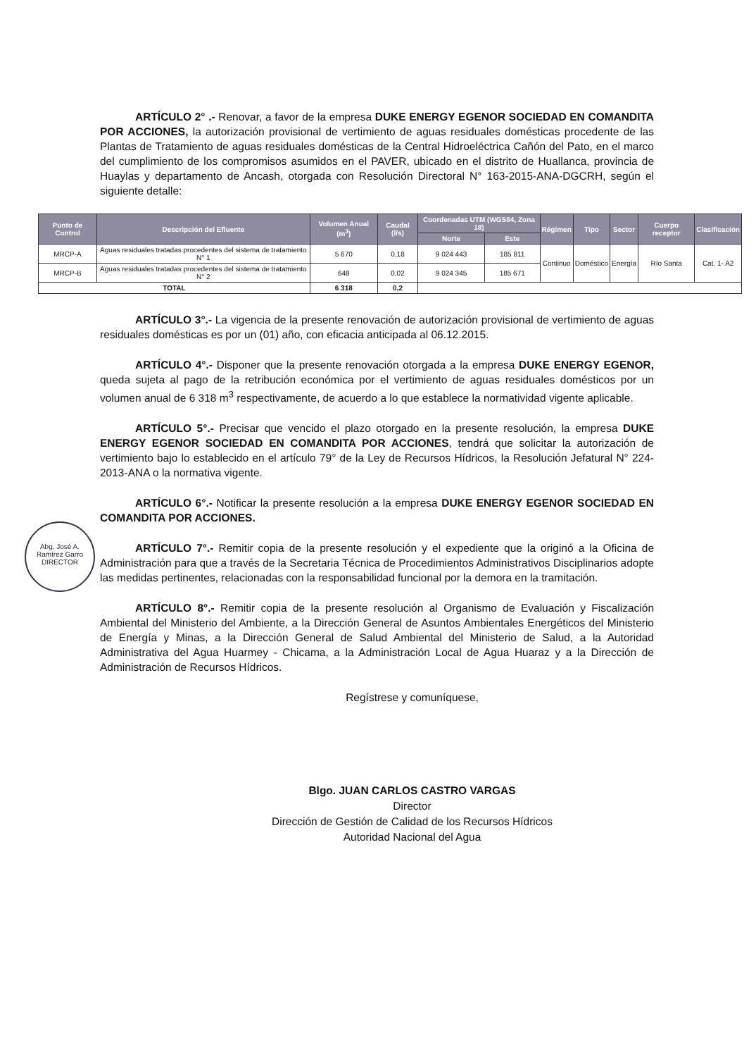ARTÍCULO 2° .- Renovar, a favor de la empresa DUKE ENERGY EGENOR SOCIEDAD EN COMANDITA POR ACCIONES, la autorización provisional de vertimiento de aguas residuales domésticas procedente de las Plantas de Tratamiento de aguas residuales domésticas de la Central Hidroeléctrica Cañón del Pato, en el marco del cumplimiento de los compromisos asumidos en el PAVER, ubicado en el distrito de Huallanca, provincia de Huaylas y departamento de Ancash, otorgada con Resolución Directoral N° 163-2015-ANA-DGCRH, según el siguiente detalle:
| Punto de Control | Descripción del Efluente | Volumen Anual (m<sup>3</sup>) | Caudal (l/s) | Coordenadas UTM (WGS84, Zona 18) | | Régimen | Tipo | Sector | Cuerpo receptor | Clasificación |
| --- | --- | --- | --- | --- | --- | --- | --- | --- | --- | --- |
| | | | | Norte | Este | | | | | |
| MRCP-A | Aguas residuales tratadas procedentes del sistema de tratamiento N° 1 | 5 670 | 0,18 | 9 024 443 | 185 811 | Continuo | Doméstico | Energía | Río Santa | Cat. 1- A2 |
| MRCP-B | Aguas residuales tratadas procedentes del sistema de tratamiento N° 2 | 648 | 0,02 | 9 024 345 | 185 671 | | | | | |
| TOTAL | | 6 318 | 0,2 | | | | | | | |
ARTÍCULO 3°.- La vigencia de la presente renovación de autorización provisional de vertimiento de aguas residuales domésticas es por un (01) año, con eficacia anticipada al 06.12.2015.
ARTÍCULO 4°.- Disponer que la presente renovación otorgada a la empresa DUKE ENERGY EGENOR, queda sujeta al pago de la retribución económica por el vertimiento de aguas residuales domésticos por un volumen anual de 6 318 m<sup>3</sup> respectivamente, de acuerdo a lo que establece la normatividad vigente aplicable.
ARTÍCULO 5°.- Precisar que vencido el plazo otorgado en la presente resolución, la empresa DUKE ENERGY EGENOR SOCIEDAD EN COMANDITA POR ACCIONES, tendrá que solicitar la autorización de vertimiento bajo lo establecido en el artículo 79° de la Ley de Recursos Hídricos, la Resolución Jefatural N° 224-2013-ANA o la normativa vigente.
ARTÍCULO 6°.- Notificar la presente resolución a la empresa DUKE ENERGY EGENOR SOCIEDAD EN COMANDITA POR ACCIONES.
ARTÍCULO 7°.- Remitir copia de la presente resolución y el expediente que la originó a la Oficina de Administración para que a través de la Secretaria Técnica de Procedimientos Administrativos Disciplinarios adopte las medidas pertinentes, relacionadas con la responsabilidad funcional por la demora en la tramitación.
ARTÍCULO 8°.- Remitir copia de la presente resolución al Organismo de Evaluación y Fiscalización Ambiental del Ministerio del Ambiente, a la Dirección General de Asuntos Ambientales Energéticos del Ministerio de Energía y Minas, a la Dirección General de Salud Ambiental del Ministerio de Salud, a la Autoridad Administrativa del Agua Huarmey - Chicama, a la Administración Local de Agua Huaraz y a la Dirección de Administración de Recursos Hídricos.
Regístrese y comuníquese,
Blgo. JUAN CARLOS CASTRO VARGAS
Director
Dirección de Gestión de Calidad de los Recursos Hídricos
Autoridad Nacional del Agua
Abg. José A.
Ramírez Garro
DIRECTOR